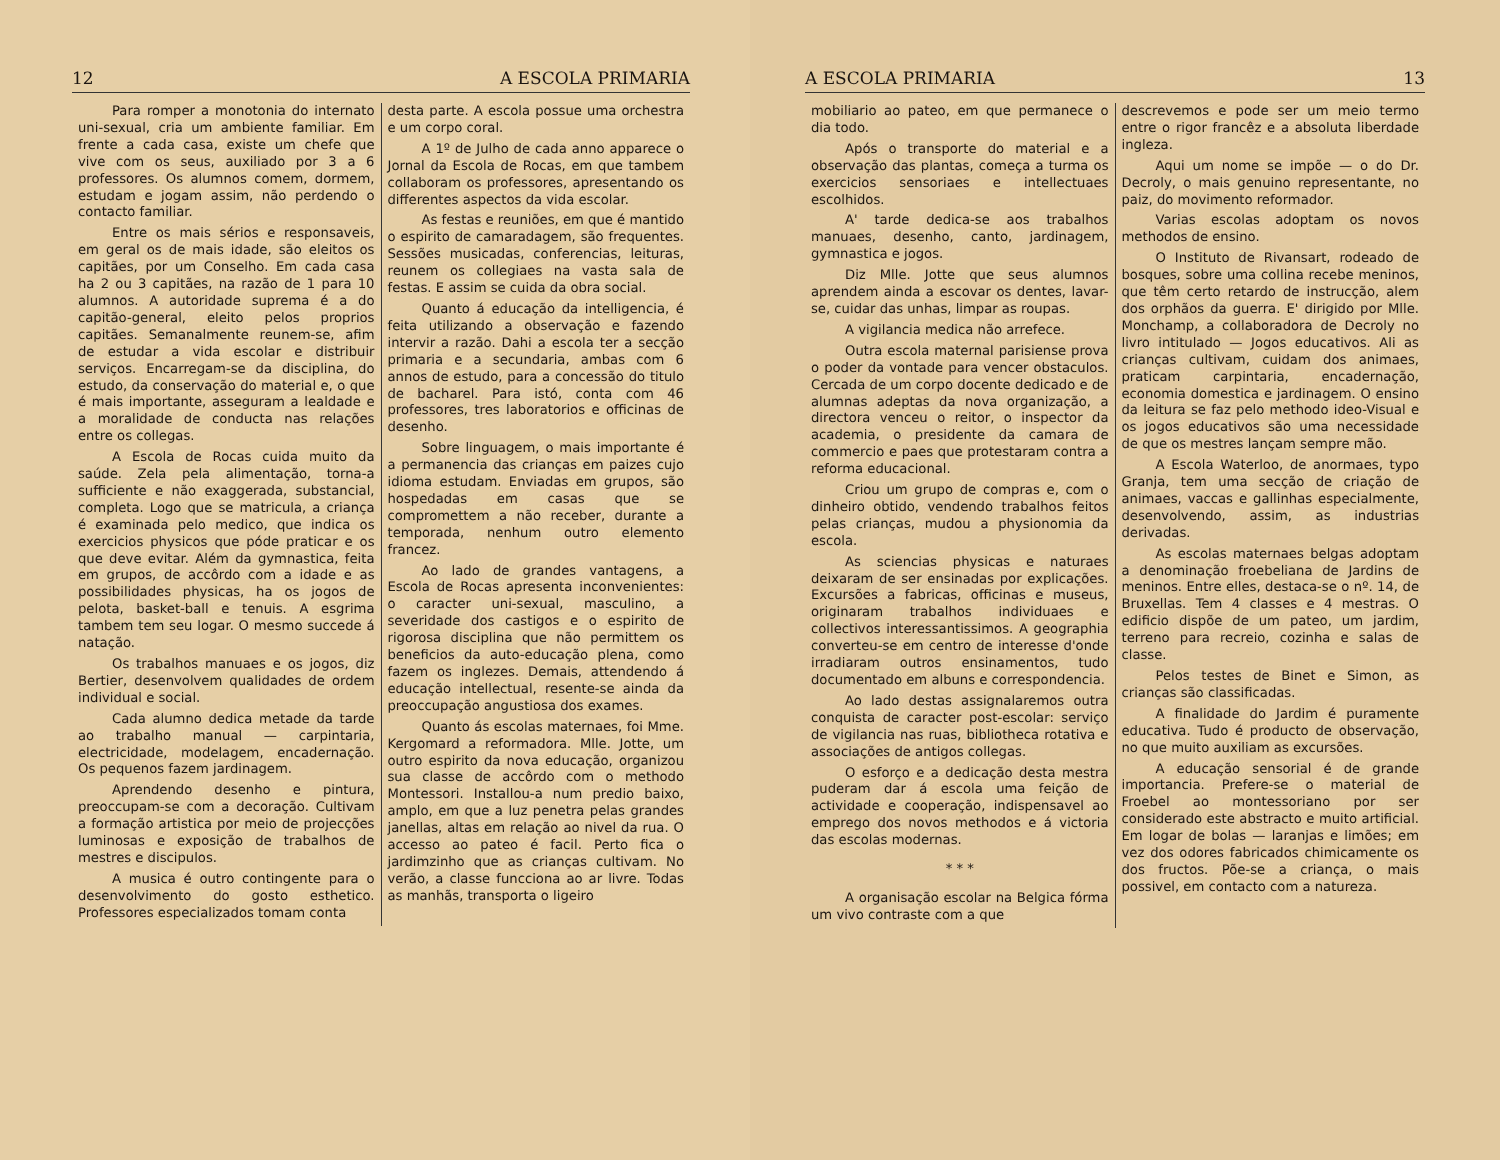12 A ESCOLA PRIMARIA
Para romper a monotonia do internato uni-sexual, cria um ambiente familiar. Em frente a cada casa, existe um chefe que vive com os seus, auxiliado por 3 a 6 professores. Os alumnos comem, dormem, estudam e jogam assim, não perdendo o contacto familiar.
Entre os mais sérios e responsaveis, em geral os de mais idade, são eleitos os capitães, por um Conselho. Em cada casa ha 2 ou 3 capitães, na razão de 1 para 10 alumnos. A autoridade suprema é a do capitão-general, eleito pelos proprios capitães. Semanalmente reunem-se, afim de estudar a vida escolar e distribuir serviços. Encarregam-se da disciplina, do estudo, da conservação do material e, o que é mais importante, asseguram a lealdade e a moralidade de conducta nas relações entre os collegas.
A Escola de Rocas cuida muito da saúde. Zela pela alimentação, torna-a sufficiente e não exaggerada, substancial, completa. Logo que se matricula, a criança é examinada pelo medico, que indica os exercicios physicos que póde praticar e os que deve evitar. Além da gymnastica, feita em grupos, de accôrdo com a idade e as possibilidades physicas, ha os jogos de pelota, basket-ball e tenuis. A esgrima tambem tem seu logar. O mesmo succede á natação.
Os trabalhos manuaes e os jogos, diz Bertier, desenvolvem qualidades de ordem individual e social.
Cada alumno dedica metade da tarde ao trabalho manual — carpintaria, electricidade, modelagem, encadernação. Os pequenos fazem jardinagem.
Aprendendo desenho e pintura, preoccupam-se com a decoração. Cultivam a formação artistica por meio de projecções luminosas e exposição de trabalhos de mestres e discipulos.
A musica é outro contingente para o desenvolvimento do gosto esthetico. Professores especializados tomam conta
desta parte. A escola possue uma orchestra e um corpo coral.
A 1º de Julho de cada anno apparece o Jornal da Escola de Rocas, em que tambem collaboram os professores, apresentando os differentes aspectos da vida escolar.
As festas e reuniões, em que é mantido o espirito de camaradagem, são frequentes. Sessões musicadas, conferencias, leituras, reunem os collegiaes na vasta sala de festas. E assim se cuida da obra social.
Quanto á educação da intelligencia, é feita utilizando a observação e fazendo intervir a razão. Dahi a escola ter a secção primaria e a secundaria, ambas com 6 annos de estudo, para a concessão do titulo de bacharel. Para istó, conta com 46 professores, tres laboratorios e officinas de desenho.
Sobre linguagem, o mais importante é a permanencia das crianças em paizes cujo idioma estudam. Enviadas em grupos, são hospedadas em casas que se compromettem a não receber, durante a temporada, nenhum outro elemento francez.
Ao lado de grandes vantagens, a Escola de Rocas apresenta inconvenientes: o caracter uni-sexual, masculino, a severidade dos castigos e o espirito de rigorosa disciplina que não permittem os beneficios da auto-educação plena, como fazem os inglezes. Demais, attendendo á educação intellectual, resente-se ainda da preoccupação angustiosa dos exames.
Quanto ás escolas maternaes, foi Mme. Kergomard a reformadora. Mlle. Jotte, um outro espirito da nova educação, organizou sua classe de accôrdo com o methodo Montessori. Installou-a num predio baixo, amplo, em que a luz penetra pelas grandes janellas, altas em relação ao nivel da rua. O accesso ao pateo é facil. Perto fica o jardimzinho que as crianças cultivam. No verão, a classe funcciona ao ar livre. Todas as manhãs, transporta o ligeiro
A ESCOLA PRIMARIA 13
mobiliario ao pateo, em que permanece o dia todo.
Após o transporte do material e a observação das plantas, começa a turma os exercicios sensoriaes e intellectuaes escolhidos.
A' tarde dedica-se aos trabalhos manuaes, desenho, canto, jardinagem, gymnastica e jogos.
Diz Mlle. Jotte que seus alumnos aprendem ainda a escovar os dentes, lavar-se, cuidar das unhas, limpar as roupas.
A vigilancia medica não arrefece.
Outra escola maternal parisiense prova o poder da vontade para vencer obstaculos. Cercada de um corpo docente dedicado e de alumnas adeptas da nova organização, a directora venceu o reitor, o inspector da academia, o presidente da camara de commercio e paes que protestaram contra a reforma educacional.
Criou um grupo de compras e, com o dinheiro obtido, vendendo trabalhos feitos pelas crianças, mudou a physionomia da escola.
As sciencias physicas e naturaes deixaram de ser ensinadas por explicações. Excursões a fabricas, officinas e museus, originaram trabalhos individuaes e collectivos interessantissimos. A geographia converteu-se em centro de interesse d'onde irradiaram outros ensinamentos, tudo documentado em albuns e correspondencia.
Ao lado destas assignalaremos outra conquista de caracter post-escolar: serviço de vigilancia nas ruas, bibliotheca rotativa e associações de antigos collegas.
O esforço e a dedicação desta mestra puderam dar á escola uma feição de actividade e cooperação, indispensavel ao emprego dos novos methodos e á victoria das escolas modernas.
* * *
A organisação escolar na Belgica fórma um vivo contraste com a que
descrevemos e pode ser um meio termo entre o rigor francêz e a absoluta liberdade ingleza.
Aqui um nome se impõe — o do Dr. Decroly, o mais genuino representante, no paiz, do movimento reformador.
Varias escolas adoptam os novos methodos de ensino.
O Instituto de Rivansart, rodeado de bosques, sobre uma collina recebe meninos, que têm certo retardo de instrucção, alem dos orphãos da guerra. E' dirigido por Mlle. Monchamp, a collaboradora de Decroly no livro intitulado — Jogos educativos. Ali as crianças cultivam, cuidam dos animaes, praticam carpintaria, encadernação, economia domestica e jardinagem. O ensino da leitura se faz pelo methodo ideo-Visual e os jogos educativos são uma necessidade de que os mestres lançam sempre mão.
A Escola Waterloo, de anormaes, typo Granja, tem uma secção de criação de animaes, vaccas e gallinhas especialmente, desenvolvendo, assim, as industrias derivadas.
As escolas maternaes belgas adoptam a denominação froebeliana de Jardins de meninos. Entre elles, destaca-se o nº. 14, de Bruxellas. Tem 4 classes e 4 mestras. O edificio dispõe de um pateo, um jardim, terreno para recreio, cozinha e salas de classe.
Pelos testes de Binet e Simon, as crianças são classificadas.
A finalidade do Jardim é puramente educativa. Tudo é producto de observação, no que muito auxiliam as excursões.
A educação sensorial é de grande importancia. Prefere-se o material de Froebel ao montessoriano por ser considerado este abstracto e muito artificial. Em logar de bolas — laranjas e limões; em vez dos odores fabricados chimicamente os dos fructos. Põe-se a criança, o mais possivel, em contacto com a natureza.